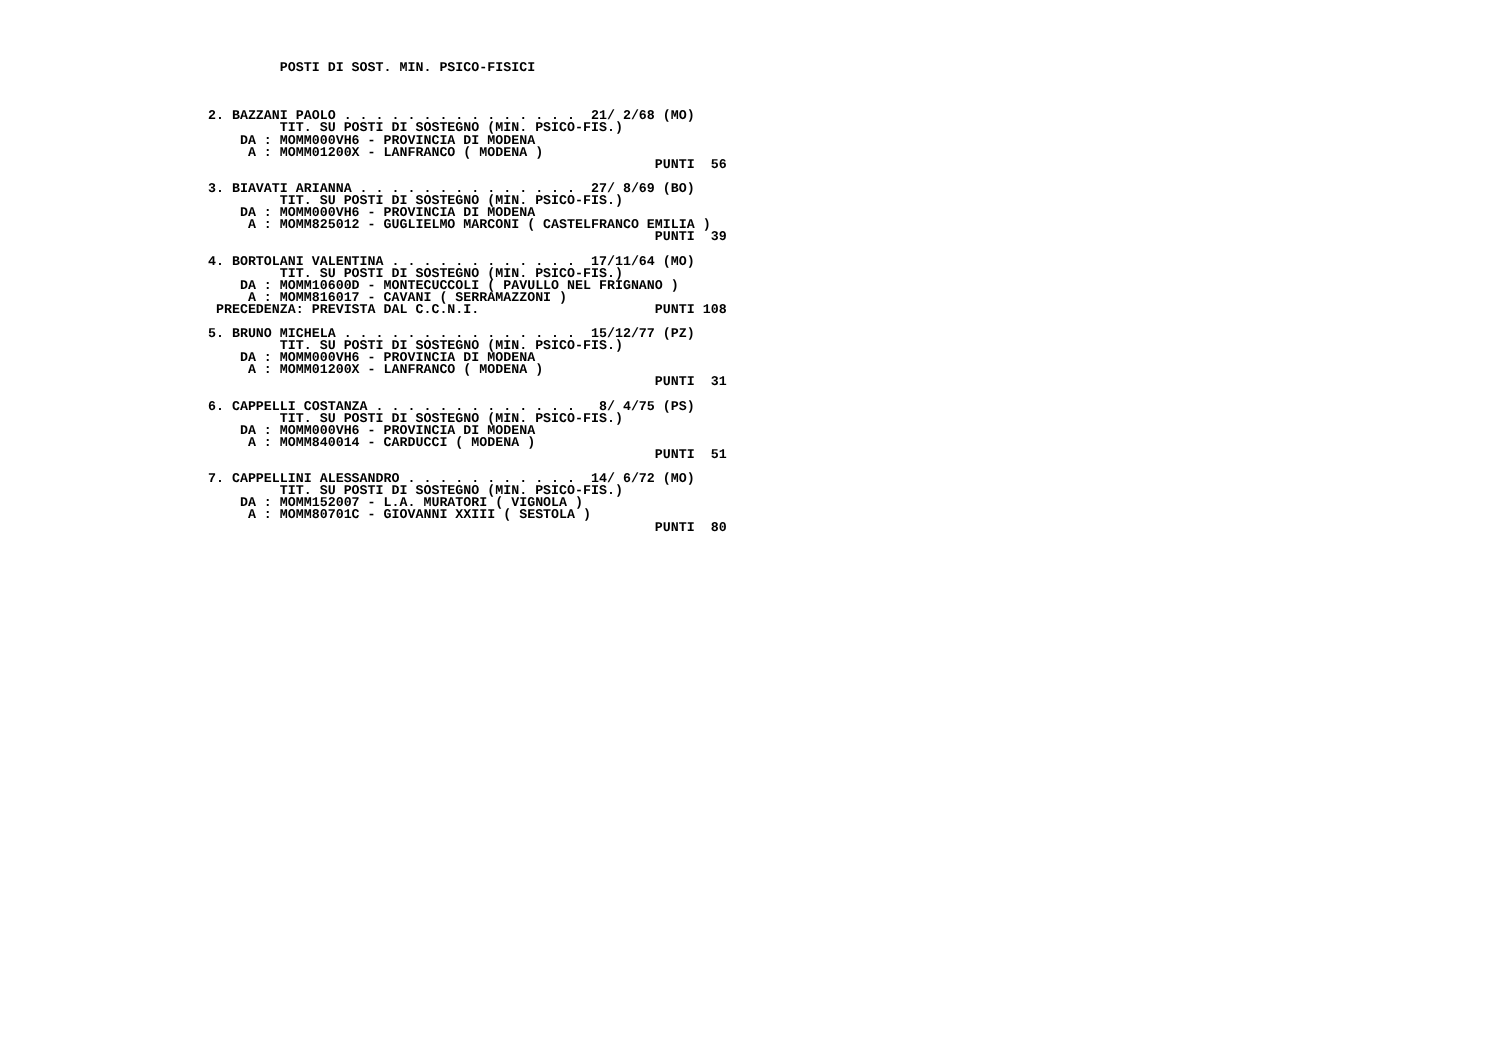POSTI DI SOST. MIN. PSICO-FISICI



 2. BAZZANI PAOLO . . . . . . . . . . . . . . .  21/ 2/68 (MO)
          TIT. SU POSTI DI SOSTEGNO (MIN. PSICO-FIS.)
     DA : MOMM000VH6 - PROVINCIA DI MODENA
      A : MOMM01200X - LANFRANCO ( MODENA )
                                                         PUNTI  56

 3. BIAVATI ARIANNA . . . . . . . . . . . . . .  27/ 8/69 (BO)
          TIT. SU POSTI DI SOSTEGNO (MIN. PSICO-FIS.)
     DA : MOMM000VH6 - PROVINCIA DI MODENA
      A : MOMM825012 - GUGLIELMO MARCONI ( CASTELFRANCO EMILIA )
                                                         PUNTI  39

 4. BORTOLANI VALENTINA . . . . . . . . . . . .  17/11/64 (MO)
          TIT. SU POSTI DI SOSTEGNO (MIN. PSICO-FIS.)
     DA : MOMM10600D - MONTECUCCOLI ( PAVULLO NEL FRIGNANO )
      A : MOMM816017 - CAVANI ( SERRAMAZZONI )
  PRECEDENZA: PREVISTA DAL C.C.N.I.                      PUNTI 108

 5. BRUNO MICHELA . . . . . . . . . . . . . . .  15/12/77 (PZ)
          TIT. SU POSTI DI SOSTEGNO (MIN. PSICO-FIS.)
     DA : MOMM000VH6 - PROVINCIA DI MODENA
      A : MOMM01200X - LANFRANCO ( MODENA )
                                                         PUNTI  31

 6. CAPPELLI COSTANZA . . . . . . . . . . . . .   8/ 4/75 (PS)
          TIT. SU POSTI DI SOSTEGNO (MIN. PSICO-FIS.)
     DA : MOMM000VH6 - PROVINCIA DI MODENA
      A : MOMM840014 - CARDUCCI ( MODENA )
                                                         PUNTI  51

 7. CAPPELLINI ALESSANDRO . . . . . . . . . . .  14/ 6/72 (MO)
          TIT. SU POSTI DI SOSTEGNO (MIN. PSICO-FIS.)
     DA : MOMM152007 - L.A. MURATORI ( VIGNOLA )
      A : MOMM80701C - GIOVANNI XXIII ( SESTOLA )
                                                         PUNTI  80